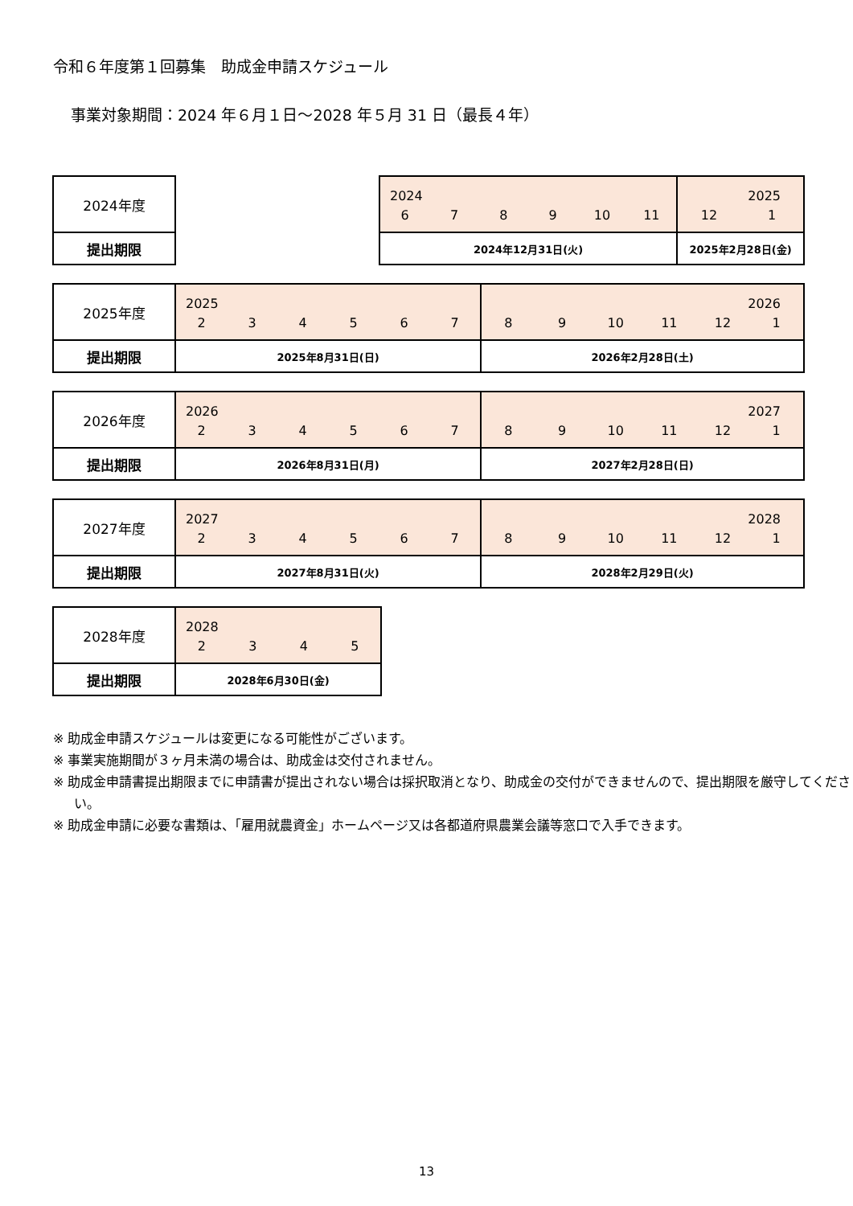令和６年度第１回募集　助成金申請スケジュール
事業対象期間：2024 年６月１日～2028 年５月 31 日（最長４年）
| 2024年度 | | 2024 6 7 8 9 10 11 | 2025 12 1 |
| 提出期限 | | 2024年12月31日(火) | 2025年2月28日(金) |
| 2025年度 | 2025 2 3 4 5 6 7 | 2026 8 9 10 11 12 1 |
| 提出期限 | 2025年8月31日(日) | 2026年2月28日(土) |
| 2026年度 | 2026 2 3 4 5 6 7 | 2027 8 9 10 11 12 1 |
| 提出期限 | 2026年8月31日(月) | 2027年2月28日(日) |
| 2027年度 | 2027 2 3 4 5 6 7 | 2028 8 9 10 11 12 1 |
| 提出期限 | 2027年8月31日(火) | 2028年2月29日(火) |
| 2028年度 | 2028 2 3 4 5 |
| 提出期限 | 2028年6月30日(金) |
※ 助成金申請スケジュールは変更になる可能性がございます。
※ 事業実施期間が３ヶ月未満の場合は、助成金は交付されません。
※ 助成金申請書提出期限までに申請書が提出されない場合は採択取消となり、助成金の交付ができませんので、提出期限を厳守してください。
※ 助成金申請に必要な書類は、「雇用就農資金」ホームページ又は各都道府県農業会議等窓口で入手できます。
13